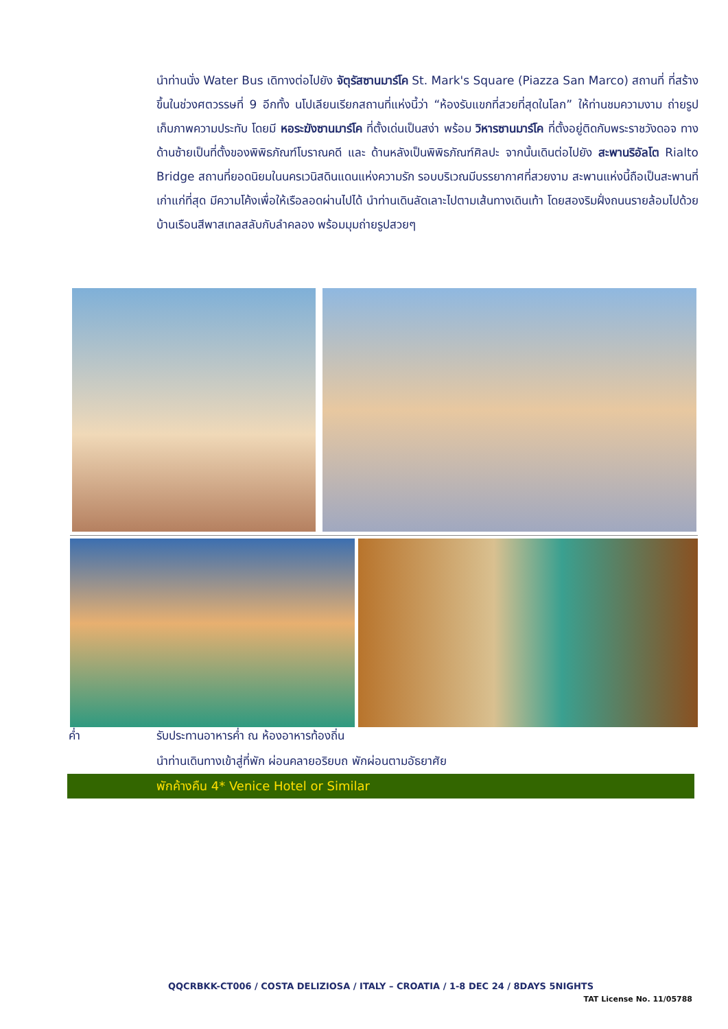นำท่านนั่ง Water Bus เดิทางต่อไปยัง จัตุรัสซานมาร์โค St. Mark's Square (Piazza San Marco) สถานที่ ที่สร้างขึ้นในช่วงศตวรรษที่ 9 อีกทั้ง นโปเลียนเรียกสถานที่แห่งนี้ว่า “ห้องรับแขกที่สวยที่สุดในโลก” ให้ท่านชมความงาม ถ่ายรูปเก็บภาพความประทับ โดยมี หอระฆังซานมาร์โค ที่ตั้งเด่นเป็นสง่า พร้อม วิหารซานมาร์โค ที่ตั้งอยู่ติดกับพระราชวังดอจ ทางด้านซ้ายเป็นที่ตั้งของพิพิธภัณฑ์โบราณคดี และ ด้านหลังเป็นพิพิธภัณฑ์ศิลปะ จากนั้นเดินต่อไปยัง สะพานริอัลโต Rialto Bridge สถานที่ยอดนิยมในนครเวนิสดินแดนแห่งความรัก รอบบริเวณมีบรรยากาศที่สวยงาม สะพานแห่งนี้ถือเป็นสะพานที่เก่าแก่ที่สุด มีความโค้งเพื่อให้เรือลอดผ่านไปได้ นำท่านเดินลัดเลาะไปตามเส้นทางเดินเท้า โดยสองริมฝั่งถนนรายล้อมไปด้วยบ้านเรือนสีพาสเทลสลับกับลำคลอง พร้อมมุมถ่ายรูปสวยๆ
ค่ำ รับประทานอาหารค่ำ ณ ห้องอาหารท้องถิ่น
นำท่านเดินทางเข้าสู่ที่พัก ผ่อนคลายอริยบถ พักผ่อนตามอัธยาศัย
พักค้างคืน 4* Venice Hotel or Similar
QQCRBKK-CT006 / COSTA DELIZIOSA / ITALY – CROATIA / 1-8 DEC 24 / 8DAYS 5NIGHTS
TAT License No. 11/05788